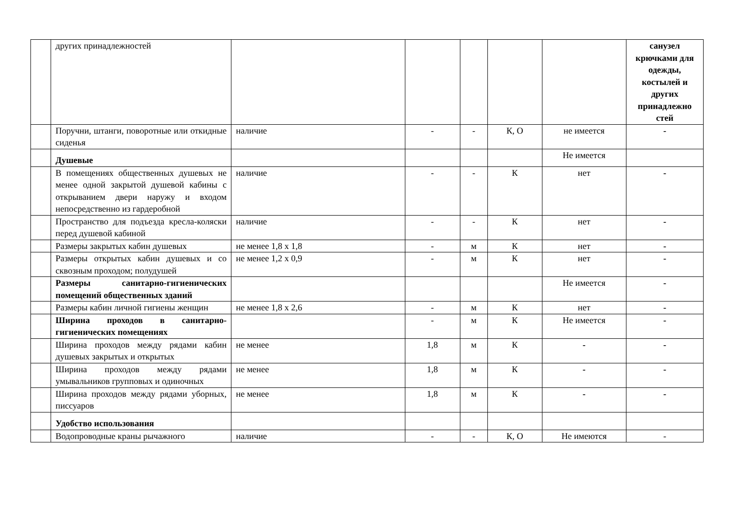| | других принадлежностей | | | | | | санузел крючками для одежды, костылей и других принадлежно стей |
| | Поручни, штанги, поворотные или откидные сиденья | наличие | - | - | К, О | не имеется | - |
| | Душевые | | | | | Не имеется | |
| | В помещениях общественных душевых не менее одной закрытой душевой кабины с открыванием двери наружу и входом непосредственно из гардеробной | наличие | - | - | К | нет | - |
| | Пространство для подъезда кресла-коляски перед душевой кабиной | наличие | - | - | К | нет | - |
| | Размеры закрытых кабин душевых | не менее 1,8 х 1,8 | - | м | К | нет | - |
| | Размеры открытых кабин душевых и со сквозным проходом; полудушей | не менее 1,2 х 0,9 | - | м | К | нет | - |
| | Размеры санитарно-гигиенических помещений общественных зданий | | | | | Не имеется | - |
| | Размеры кабин личной гигиены женщин | не менее 1,8 х 2,6 | - | м | К | нет | - |
| | Ширина проходов в санитарно-гигиенических помещениях | | - | м | К | Не имеется | - |
| | Ширина проходов между рядами кабин душевых закрытых и открытых | не менее | 1,8 | м | К | - | - |
| | Ширина проходов между рядами умывальников групповых и одиночных | не менее | 1,8 | м | К | - | - |
| | Ширина проходов между рядами уборных, писсуаров | не менее | 1,8 | м | К | - | - |
| | Удобство использования | | | | | | |
| | Водопроводные краны рычажного | наличие | - | - | К, О | Не имеются | - |